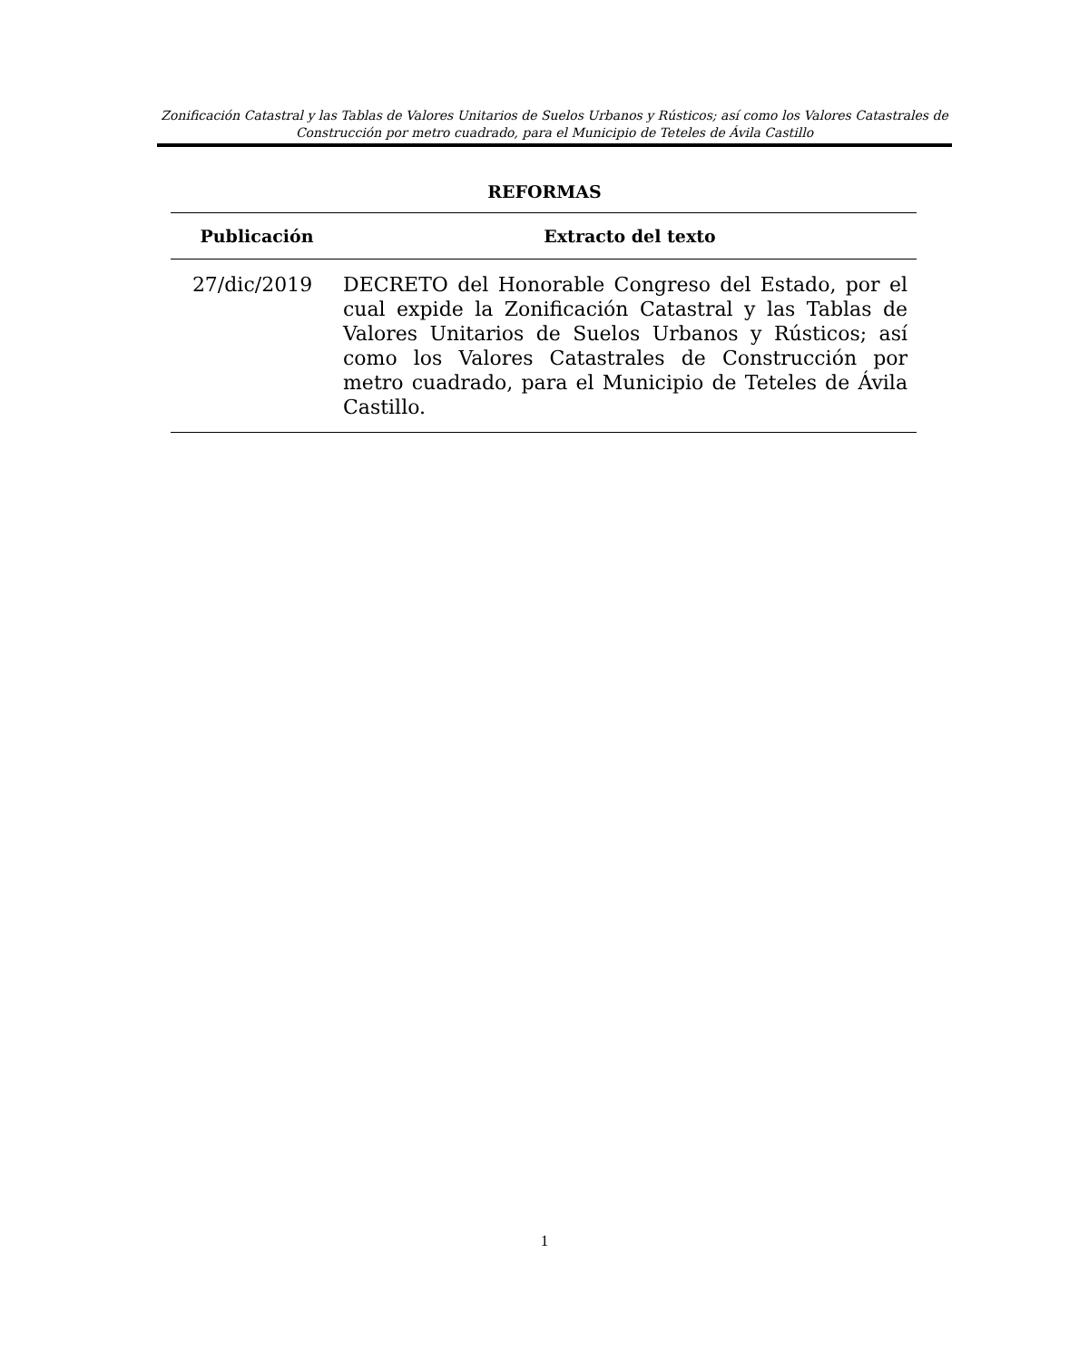Zonificación Catastral y las Tablas de Valores Unitarios de Suelos Urbanos y Rústicos; así como los Valores Catastrales de Construcción por metro cuadrado, para el Municipio de Teteles de Ávila Castillo
REFORMAS
| Publicación | Extracto del texto |
| --- | --- |
| 27/dic/2019 | DECRETO del Honorable Congreso del Estado, por el cual expide la Zonificación Catastral y las Tablas de Valores Unitarios de Suelos Urbanos y Rústicos; así como los Valores Catastrales de Construcción por metro cuadrado, para el Municipio de Teteles de Ávila Castillo. |
1